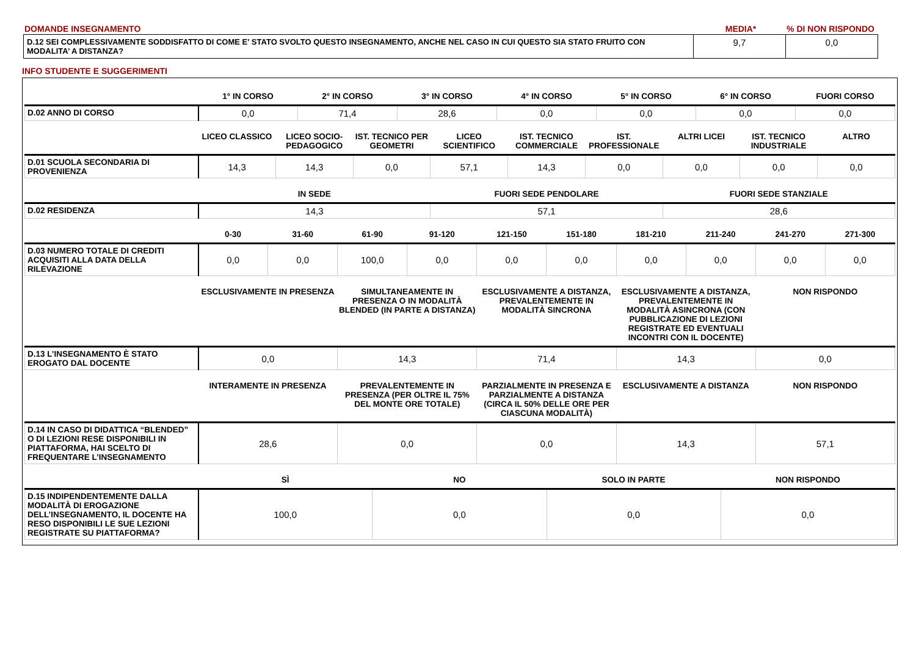| DOMANDE INSEGNAMENTO | MEDIA* | % DI NON RISPONDO |
| D.12 SEI COMPLESSIVAMENTE SODDISFATTO DI COME E' STATO SVOLTO QUESTO INSEGNAMENTO, ANCHE NEL CASO IN CUI QUESTO SIA STATO FRUITO CON MODALITA’ A DISTANZA? | 9,7 | 0,0 |
INFO STUDENTE E SUGGERIMENTI
| | 1° IN CORSO | 2° IN CORSO | 3° IN CORSO | 4° IN CORSO | 5° IN CORSO | 6° IN CORSO | FUORI CORSO |
| --- | --- | --- | --- | --- | --- | --- | --- |
| D.02 ANNO DI CORSO | 0,0 | 71,4 | 28,6 | 0,0 | 0,0 | 0,0 | 0,0 |
| | LICEO CLASSICO | LICEO SOCIO-PEDAGOGICO | IST. TECNICO PER GEOMETRI | LICEO SCIENTIFICO | IST. TECNICO COMMERCIALE | IST. PROFESSIONALE | ALTRI LICEI | IST. TECNICO INDUSTRIALE | ALTRO |
| --- | --- | --- | --- | --- | --- | --- | --- | --- | --- |
| D.01 SCUOLA SECONDARIA DI PROVENIENZA | 14,3 | 14,3 | 0,0 | 57,1 | 14,3 | 0,0 | 0,0 | 0,0 | 0,0 |
| | IN SEDE | FUORI SEDE PENDOLARE | FUORI SEDE STANZIALE |
| --- | --- | --- | --- |
| D.02 RESIDENZA | 14,3 | 57,1 | 28,6 |
| | 0-30 | 31-60 | 61-90 | 91-120 | 121-150 | 151-180 | 181-210 | 211-240 | 241-270 | 271-300 |
| --- | --- | --- | --- | --- | --- | --- | --- | --- | --- | --- |
| D.03 NUMERO TOTALE DI CREDITI ACQUISITI ALLA DATA DELLA RILEVAZIONE | 0,0 | 0,0 | 100,0 | 0,0 | 0,0 | 0,0 | 0,0 | 0,0 | 0,0 | 0,0 |
| | ESCLUSIVAMENTE IN PRESENZA | SIMULTANEAMENTE IN PRESENZA O IN MODALITÀ BLENDED (IN PARTE A DISTANZA) | ESCLUSIVAMENTE A DISTANZA, PREVALENTEMENTE IN MODALITÀ SINCRONA | ESCLUSIVAMENTE A DISTANZA, PREVALENTEMENTE IN MODALITÀ ASINCRONA (CON PUBBLICAZIONE DI LEZIONI REGISTRATE ED EVENTUALI INCONTRI CON IL DOCENTE) | NON RISPONDO |
| --- | --- | --- | --- | --- | --- |
| D.13 L’INSEGNAMENTO È STATO EROGATO DAL DOCENTE | 0,0 | 14,3 | 71,4 | 14,3 | 0,0 |
| | INTERAMENTE IN PRESENZA | PREVALENTEMENTE IN PRESENZA (PER OLTRE IL 75% DEL MONTE ORE TOTALE) | PARZIALMENTE IN PRESENZA E PARZIALMENTE A DISTANZA (CIRCA IL 50% DELLE ORE PER CIASCUNA MODALITÀ) | ESCLUSIVAMENTE A DISTANZA | NON RISPONDO |
| --- | --- | --- | --- | --- | --- |
| D.14 IN CASO DI DIDATTICA “BLENDED” O DI LEZIONI RESE DISPONIBILI IN PIATTAFORMA, HAI SCELTO DI FREQUENTARE L’INSEGNAMENTO | 28,6 | 0,0 | 0,0 | 14,3 | 57,1 |
| | SÌ | NO | SOLO IN PARTE | NON RISPONDO |
| --- | --- | --- | --- | --- |
| D.15 INDIPENDENTEMENTE DALLA MODALITÀ DI EROGAZIONE DELL’INSEGNAMENTO, IL DOCENTE HA RESO DISPONIBILI LE SUE LEZIONI REGISTRATE SU PIATTAFORMA? | 100,0 | 0,0 | 0,0 | 0,0 |